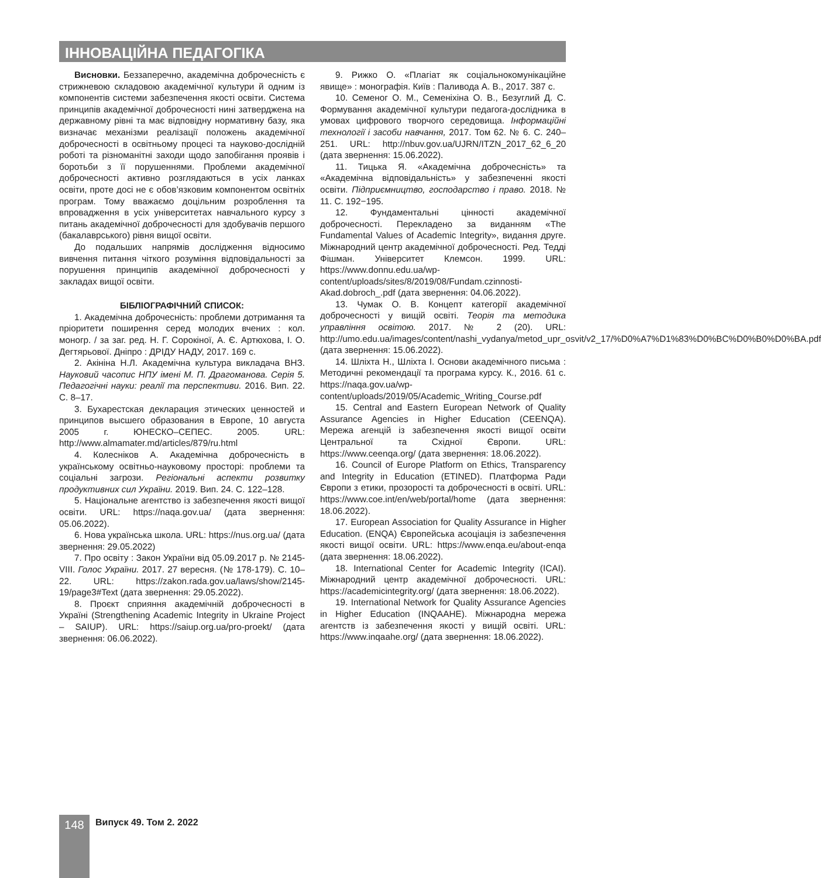ІННОВАЦІЙНА ПЕДАГОГІКА
Висновки. Беззаперечно, академічна доброчесність є стрижневою складовою академічної культури й одним із компонентів системи забезпечення якості освіти. Система принципів академічної доброчесності нині затверджена на державному рівні та має відповідну нормативну базу, яка визначає механізми реалізації положень академічної доброчесності в освітньому процесі та науково-дослідній роботі та різноманітні заходи щодо запобігання проявів і боротьби з її порушеннями. Проблеми академічної доброчесності активно розглядаються в усіх ланках освіти, проте досі не є обов’язковим компонентом освітніх програм. Тому вважаємо доцільним розроблення та впровадження в усіх університетах навчального курсу з питань академічної доброчесності для здобувачів першого (бакалаврського) рівня вищої освіти.
До подальших напрямів дослідження відносимо вивчення питання чіткого розуміння відповідальності за порушення принципів академічної доброчесності у закладах вищої освіти.
БІБЛІОГРАФІЧНИЙ СПИСОК:
1. Академічна доброчесність: проблеми дотримання та пріоритети поширення серед молодих вчених : кол. моногр. / за заг. ред. Н. Г. Сорокіної, А. Є. Артюхова, І. О. Дегтярьової. Дніпро : ДРІДУ НАДУ, 2017. 169 с.
2. Акініна Н.Л. Академічна культура викладача ВНЗ. Науковий часопис НПУ імені М. П. Драгоманова. Серія 5. Педагогічні науки: реалії та перспективи. 2016. Вип. 22. С. 8–17.
3. Бухарестская декларация этических ценностей и принципов высшего образования в Европе, 10 августа 2005 г. ЮНЕСКО–СЕПЕС. 2005. URL: http://www.almamater.md/articles/879/ru.html
4. Колесніков А. Академічна доброчесність в українському освітньо-науковому просторі: проблеми та соціальні загрози. Регіональні аспекти розвитку продуктивних сил України. 2019. Вип. 24. С. 122–128.
5. Національне агентство із забезпечення якості вищої освіти. URL: https://naqa.gov.ua/ (дата звернення: 05.06.2022).
6. Нова українська школа. URL: https://nus.org.ua/ (дата звернення: 29.05.2022)
7. Про освіту : Закон України від 05.09.2017 р. № 2145-VIII. Голос України. 2017. 27 вересня. (№ 178-179). С. 10–22. URL: https://zakon.rada.gov.ua/laws/show/2145-19/page3#Text (дата звернення: 29.05.2022).
8. Проєкт сприяння академічній доброчесності в Україні (Strengthening Academic Integrity in Ukraine Project – SAIUP). URL: https://saiup.org.ua/pro-proekt/ (дата звернення: 06.06.2022).
9. Рижко О. «Плагіат як соціальнокомунікаційне явище» : монографія. Київ : Паливода А. В., 2017. 387 с.
10. Семеног О. М., Семеніхіна О. В., Безуглий Д. С. Формування академічної культури педагога-дослідника в умовах цифрового творчого середовища. Інформаційні технології і засоби навчання, 2017. Том 62. № 6. С. 240–251. URL: http://nbuv.gov.ua/UJRN/ITZN_2017_62_6_20 (дата звернення: 15.06.2022).
11. Тицька Я. «Академічна доброчесність» та «Академічна відповідальність» у забезпеченні якості освіти. Підприємництво, господарство і право. 2018. № 11. С. 192−195.
12. Фундаментальні цінності академічної доброчесності. Перекладено за виданням «The Fundamental Values of Academic Integrity», видання друге. Міжнародний центр академічної доброчесності. Ред. Тедді Фішман. Університет Клемсон. 1999. URL: https://www.donnu.edu.ua/wp-content/uploads/sites/8/2019/08/Fundam.czinnosti-Akad.dobroch_.pdf (дата звернення: 04.06.2022).
13. Чумак О. В. Концепт категорії академічної доброчесності у вищій освіті. Теорія та методика управління освітою. 2017. № 2 (20). URL: http://umo.edu.ua/images/content/nashi_vydanya/metod_upr_osvit/v2_17/%D0%A7%D1%83%D0%BC%D0%B0%D0%BA.pdf (дата звернення: 15.06.2022).
14. Шліхта Н., Шліхта І. Основи академічного письма : Методичні рекомендації та програма курсу. К., 2016. 61 с. https://naqa.gov.ua/wp-content/uploads/2019/05/Academic_Writing_Course.pdf
15. Central and Eastern European Network of Quality Assurance Agencies in Higher Education (CEENQA). Мережа агенцій із забезпечення якості вищої освіти Центральної та Східної Європи. URL: https://www.ceenqa.org/ (дата звернення: 18.06.2022).
16. Council of Europe Platform on Ethics, Transparency and Integrity in Education (ETINED). Платформа Ради Європи з етики, прозорості та доброчесності в освіті. URL: https://www.coe.int/en/web/portal/home (дата звернення: 18.06.2022).
17. European Association for Quality Assurance in Higher Education. (ENQA) Європейська асоціація із забезпечення якості вищої освіти. URL: https://www.enqa.eu/about-enqa (дата звернення: 18.06.2022).
18. International Center for Academic Integrity (ICAI). Міжнародний центр академічної доброчесності. URL: https://academicintegrity.org/ (дата звернення: 18.06.2022).
19. International Network for Quality Assurance Agencies in Higher Education (INQAAHE). Міжнародна мережа агентств із забезпечення якості у вищій освіті. URL: https://www.inqaahe.org/ (дата звернення: 18.06.2022).
148 Випуск 49. Том 2. 2022